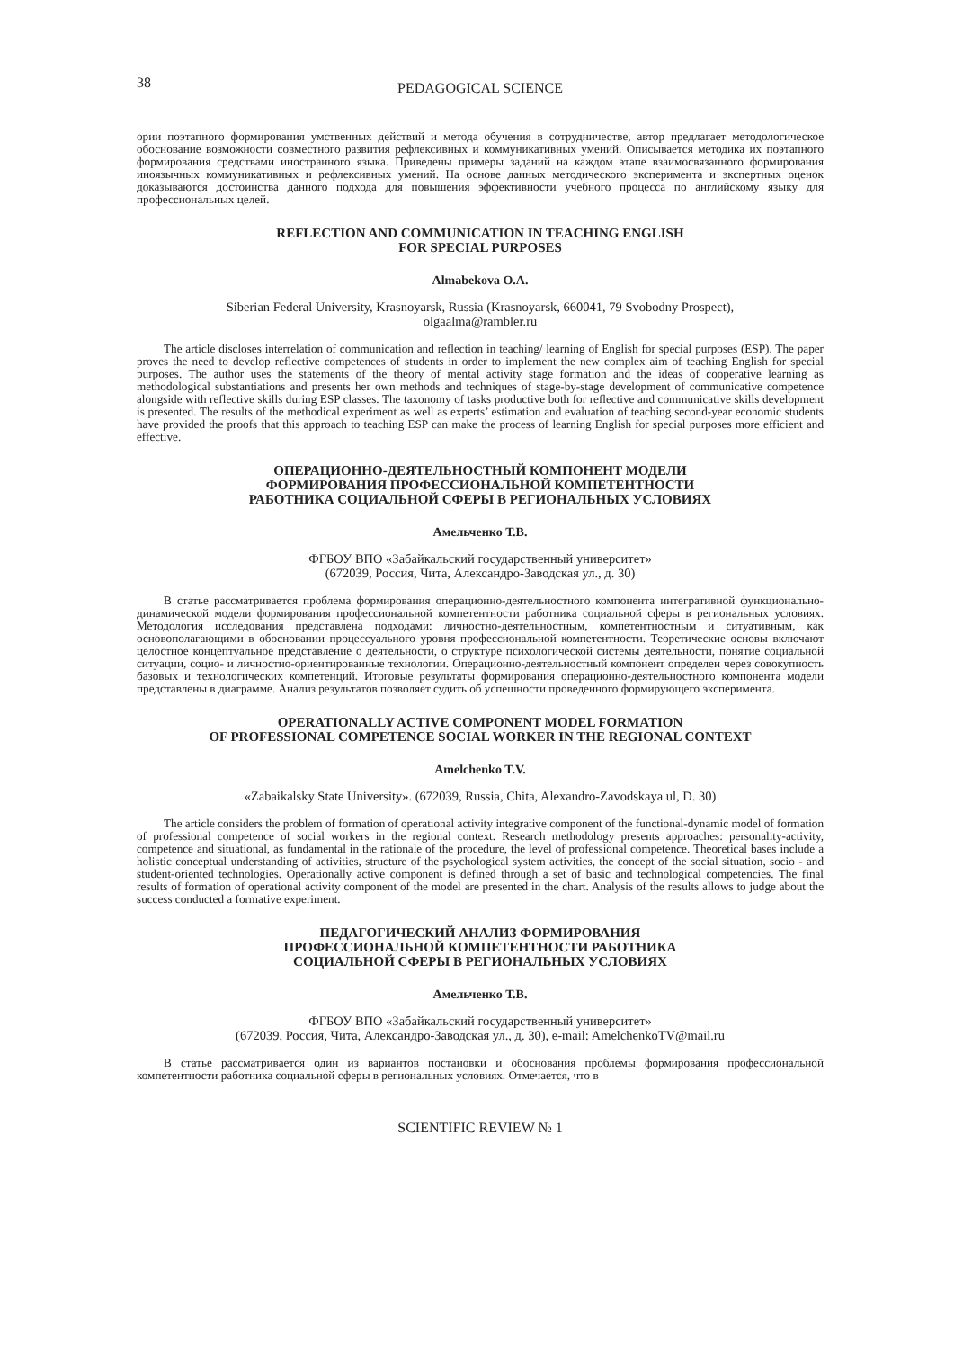38 PEDAGOGICAL SCIENCE
ории поэтапного формирования умственных действий и метода обучения в сотрудничестве, автор предлагает методологическое обоснование возможности совместного развития рефлексивных и коммуникативных умений. Описывается методика их поэтапного формирования средствами иностранного языка. Приведены примеры заданий на каждом этапе взаимосвязанного формирования иноязычных коммуникативных и рефлексивных умений. На основе данных методического эксперимента и экспертных оценок доказываются достоинства данного подхода для повышения эффективности учебного процесса по английскому языку для профессиональных целей.
REFLECTION AND COMMUNICATION IN TEACHING ENGLISH
FOR SPECIAL PURPOSES
Almabekova O.A.
Siberian Federal University, Krasnoyarsk, Russia (Krasnoyarsk, 660041, 79 Svobodny Prospect),
olgaalma@rambler.ru
The article discloses interrelation of communication and reflection in teaching/ learning of English for special purposes (ESP). The paper proves the need to develop reflective competences of students in order to implement the new complex aim of teaching English for special purposes. The author uses the statements of the theory of mental activity stage formation and the ideas of cooperative learning as methodological substantiations and presents her own methods and techniques of stage-by-stage development of communicative competence alongside with reflective skills during ESP classes. The taxonomy of tasks productive both for reflective and communicative skills development is presented. The results of the methodical experiment as well as experts’ estimation and evaluation of teaching second-year economic students have provided the proofs that this approach to teaching ESP can make the process of learning English for special purposes more efficient and effective.
ОПЕРАЦИОННО-ДЕЯТЕЛЬНОСТНЫЙ КОМПОНЕНТ МОДЕЛИ
ФОРМИРОВАНИЯ ПРОФЕССИОНАЛЬНОЙ КОМПЕТЕНТНОСТИ
РАБОТНИКА СОЦИАЛЬНОЙ СФЕРЫ В РЕГИОНАЛЬНЫХ УСЛОВИЯХ
Амельченко Т.В.
ФГБОУ ВПО «Забайкальский государственный университет»
(672039, Россия, Чита, Александро-Заводская ул., д. 30)
В статье рассматривается проблема формирования операционно-деятельностного компонента интегративной функционально-динамической модели формирования профессиональной компетентности работника социальной сферы в региональных условиях. Методология исследования представлена подходами: личностно-деятельностным, компетентностным и ситуативным, как основополагающими в обосновании процессуального уровня профессиональной компетентности. Теоретические основы включают целостное концептуальное представление о деятельности, о структуре психологической системы деятельности, понятие социальной ситуации, социо- и личностно-ориентированные технологии. Операционно-деятельностный компонент определен через совокупность базовых и технологических компетенций. Итоговые результаты формирования операционно-деятельностного компонента модели представлены в диаграмме. Анализ результатов позволяет судить об успешности проведенного формирующего эксперимента.
OPERATIONALLY ACTIVE COMPONENT MODEL FORMATION
OF PROFESSIONAL COMPETENCE SOCIAL WORKER IN THE REGIONAL CONTEXT
Amelchenko T.V.
«Zabaikalsky State University». (672039, Russia, Chita, Alexandro-Zavodskaya ul, D. 30)
The article considers the problem of formation of operational activity integrative component of the functional-dynamic model of formation of professional competence of social workers in the regional context. Research methodology presents approaches: personality-activity, competence and situational, as fundamental in the rationale of the procedure, the level of professional competence. Theoretical bases include a holistic conceptual understanding of activities, structure of the psychological system activities, the concept of the social situation, socio - and student-oriented technologies. Operationally active component is defined through a set of basic and technological competencies. The final results of formation of operational activity component of the model are presented in the chart. Analysis of the results allows to judge about the success conducted a formative experiment.
ПЕДАГОГИЧЕСКИЙ АНАЛИЗ ФОРМИРОВАНИЯ
ПРОФЕССИОНАЛЬНОЙ КОМПЕТЕНТНОСТИ РАБОТНИКА
СОЦИАЛЬНОЙ СФЕРЫ В РЕГИОНАЛЬНЫХ УСЛОВИЯХ
Амельченко Т.В.
ФГБОУ ВПО «Забайкальский государственный университет»
(672039, Россия, Чита, Александро-Заводская ул., д. 30), e-mail: AmelchenkoTV@mail.ru
В статье рассматривается один из вариантов постановки и обоснования проблемы формирования профессиональной компетентности работника социальной сферы в региональных условиях. Отмечается, что в
SCIENTIFIC REVIEW № 1